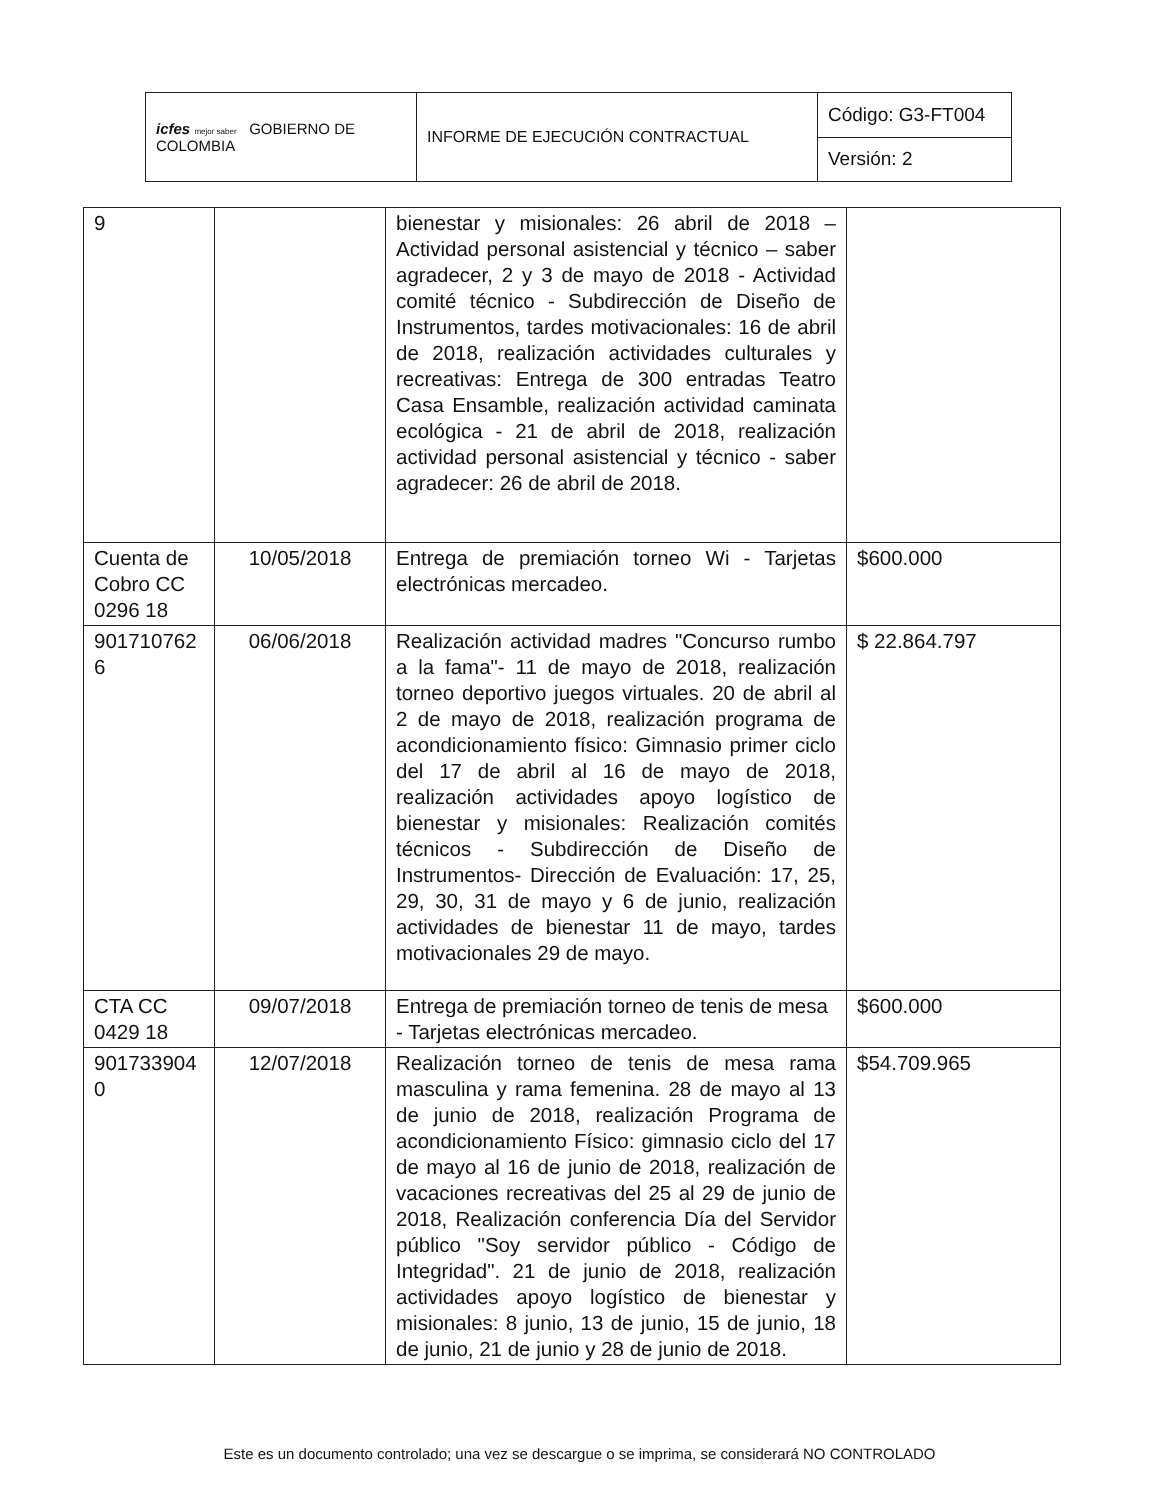| icfes mejor saber GOBIERNO DE COLOMBIA | INFORME DE EJECUCIÓN CONTRACTUAL | Código: G3-FT004 |
| | | Versión: 2 |
| 9 | | bienestar y misionales: 26 abril de 2018 – Actividad personal asistencial y técnico – saber agradecer, 2 y 3 de mayo de 2018 - Actividad comité técnico - Subdirección de Diseño de Instrumentos, tardes motivacionales: 16 de abril de 2018, realización actividades culturales y recreativas: Entrega de 300 entradas Teatro Casa Ensamble, realización actividad caminata ecológica - 21 de abril de 2018, realización actividad personal asistencial y técnico - saber agradecer: 26 de abril de 2018. | |
| Cuenta de Cobro CC 0296 18 | 10/05/2018 | Entrega de premiación torneo Wi - Tarjetas electrónicas mercadeo. | $600.000 |
| 901710762 6 | 06/06/2018 | Realización actividad madres "Concurso rumbo a la fama"- 11 de mayo de 2018, realización torneo deportivo juegos virtuales. 20 de abril al 2 de mayo de 2018, realización programa de acondicionamiento físico: Gimnasio primer ciclo del 17 de abril al 16 de mayo de 2018, realización actividades apoyo logístico de bienestar y misionales: Realización comités técnicos - Subdirección de Diseño de Instrumentos- Dirección de Evaluación: 17, 25, 29, 30, 31 de mayo y 6 de junio, realización actividades de bienestar 11 de mayo, tardes motivacionales 29 de mayo. | $ 22.864.797 |
| CTA CC 0429 18 | 09/07/2018 | Entrega de premiación torneo de tenis de mesa - Tarjetas electrónicas mercadeo. | $600.000 |
| 901733904 0 | 12/07/2018 | Realización torneo de tenis de mesa rama masculina y rama femenina. 28 de mayo al 13 de junio de 2018, realización Programa de acondicionamiento Físico: gimnasio ciclo del 17 de mayo al 16 de junio de 2018, realización de vacaciones recreativas del 25 al 29 de junio de 2018, Realización conferencia Día del Servidor público "Soy servidor público - Código de Integridad". 21 de junio de 2018, realización actividades apoyo logístico de bienestar y misionales: 8 junio, 13 de junio, 15 de junio, 18 de junio, 21 de junio y 28 de junio de 2018. | $54.709.965 |
Este es un documento controlado; una vez se descargue o se imprima, se considerará NO CONTROLADO